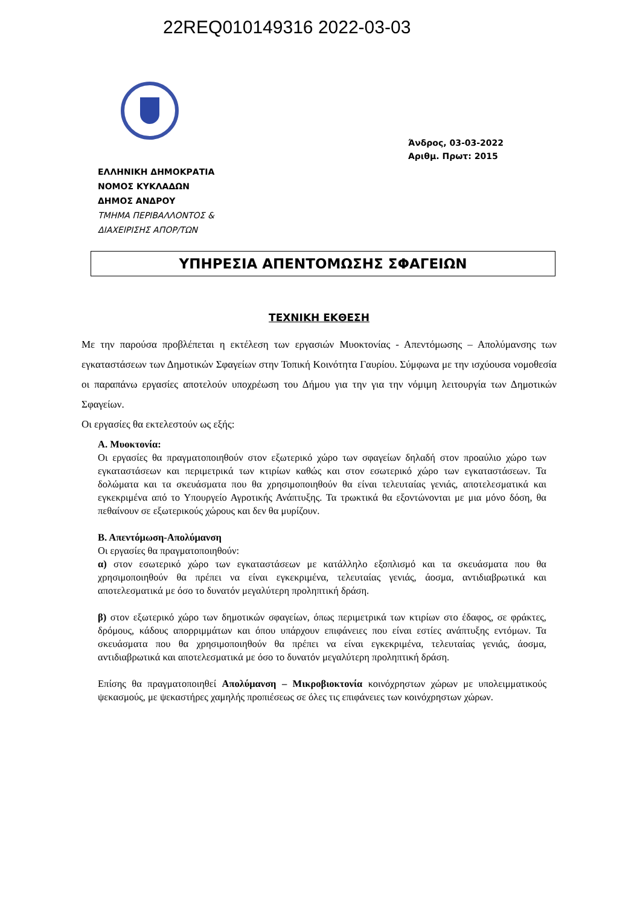22REQ010149316 2022-03-03
Άνδρος, 03-03-2022
Αριθμ. Πρωτ: 2015
ΕΛΛΗΝΙΚΗ ΔΗΜΟΚΡΑΤΙΑ
ΝΟΜΟΣ ΚΥΚΛΑΔΩΝ
ΔΗΜΟΣ ΑΝΔΡΟΥ
ΤΜΗΜΑ ΠΕΡΙΒΑΛΛΟΝΤΟΣ &
ΔΙΑΧΕΙΡΙΣΗΣ ΑΠΟΡ/ΤΩΝ
ΥΠΗΡΕΣΙΑ ΑΠΕΝΤΟΜΩΣΗΣ ΣΦΑΓΕΙΩΝ
ΤΕΧΝΙΚΗ ΕΚΘΕΣΗ
Με την παρούσα προβλέπεται η εκτέλεση των εργασιών Μυοκτονίας - Απεντόμωσης – Απολύμανσης των εγκαταστάσεων των Δημοτικών Σφαγείων στην Τοπική Κοινότητα Γαυρίου. Σύμφωνα με την ισχύουσα νομοθεσία οι παραπάνω εργασίες αποτελούν υποχρέωση του Δήμου για την για την νόμιμη λειτουργία των Δημοτικών Σφαγείων.
Οι εργασίες θα εκτελεστούν ως εξής:
Α. Μυοκτονία:
Οι εργασίες θα πραγματοποιηθούν στον εξωτερικό χώρο των σφαγείων δηλαδή στον προαύλιο χώρο των εγκαταστάσεων και περιμετρικά των κτιρίων καθώς και στον εσωτερικό χώρο των εγκαταστάσεων. Τα δολώματα και τα σκευάσματα που θα χρησιμοποιηθούν θα είναι τελευταίας γενιάς, αποτελεσματικά και εγκεκριμένα από το Υπουργείο Αγροτικής Ανάπτυξης. Τα τρωκτικά θα εξοντώνονται με μια μόνο δόση, θα πεθαίνουν σε εξωτερικούς χώρους και δεν θα μυρίζουν.
Β. Απεντόμωση-Απολύμανση
Οι εργασίες θα πραγματοποιηθούν:
α) στον εσωτερικό χώρο των εγκαταστάσεων με κατάλληλο εξοπλισμό και τα σκευάσματα που θα χρησιμοποιηθούν θα πρέπει να είναι εγκεκριμένα, τελευταίας γενιάς, άοσμα, αντιδιαβρωτικά και αποτελεσματικά με όσο το δυνατόν μεγαλύτερη προληπτική δράση.
β) στον εξωτερικό χώρο των δημοτικών σφαγείων, όπως περιμετρικά των κτιρίων στο έδαφος, σε φράκτες, δρόμους, κάδους απορριμμάτων και όπου υπάρχουν επιφάνειες που είναι εστίες ανάπτυξης εντόμων. Τα σκευάσματα που θα χρησιμοποιηθούν θα πρέπει να είναι εγκεκριμένα, τελευταίας γενιάς, άοσμα, αντιδιαβρωτικά και αποτελεσματικά με όσο το δυνατόν μεγαλύτερη προληπτική δράση.
Επίσης θα πραγματοποιηθεί Απολύμανση – Μικροβιοκτονία κοινόχρηστων χώρων με υπολειμματικούς ψεκασμούς, με ψεκαστήρες χαμηλής προπιέσεως σε όλες τις επιφάνειες των κοινόχρηστων χώρων.